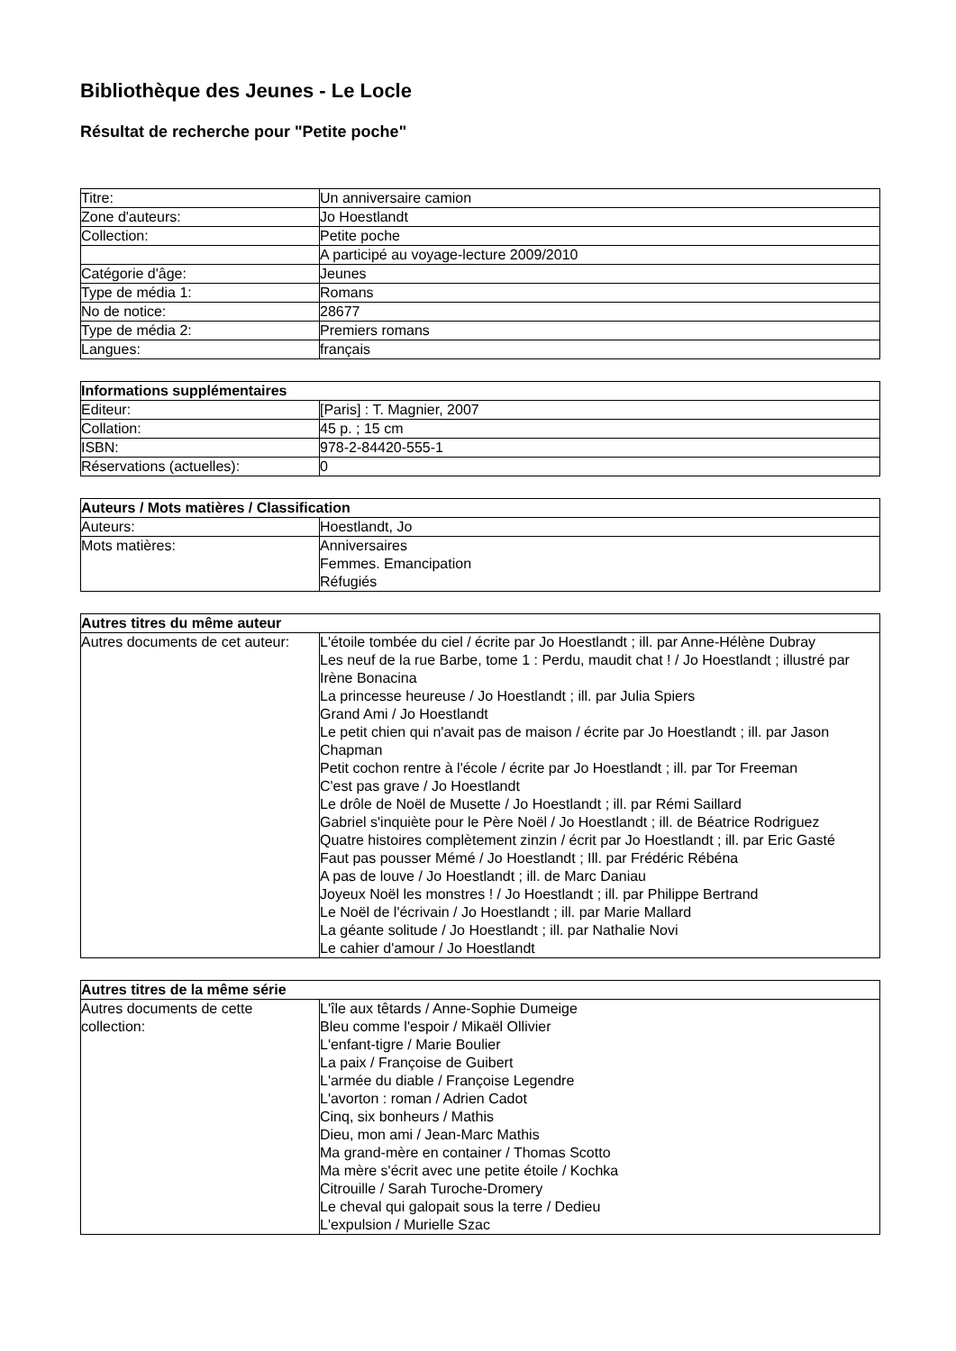Bibliothèque des Jeunes - Le Locle
Résultat de recherche pour "Petite poche"
| Titre: | Un anniversaire camion |
| Zone d'auteurs: | Jo Hoestlandt |
| Collection: | Petite poche |
| | A participé au voyage-lecture 2009/2010 |
| Catégorie d'âge: | Jeunes |
| Type de média 1: | Romans |
| No de notice: | 28677 |
| Type de média 2: | Premiers romans |
| Langues: | français |
| Informations supplémentaires | |
| --- | --- |
| Editeur: | [Paris] : T. Magnier, 2007 |
| Collation: | 45 p. ; 15 cm |
| ISBN: | 978-2-84420-555-1 |
| Réservations (actuelles): | 0 |
| Auteurs / Mots matières / Classification | |
| --- | --- |
| Auteurs: | Hoestlandt, Jo |
| Mots matières: | Anniversaires Femmes. Emancipation Réfugiés |
| Autres titres du même auteur | |
| --- | --- |
| Autres documents de cet auteur: | L'étoile tombée du ciel / écrite par Jo Hoestlandt ; ill. par Anne-Hélène Dubray Les neuf de la rue Barbe, tome 1 : Perdu, maudit chat ! / Jo Hoestlandt ; illustré par Irène Bonacina La princesse heureuse / Jo Hoestlandt ; ill. par Julia Spiers Grand Ami / Jo Hoestlandt Le petit chien qui n'avait pas de maison / écrite par Jo Hoestlandt ; ill. par Jason Chapman Petit cochon rentre à l'école / écrite par Jo Hoestlandt ; ill. par Tor Freeman C'est pas grave / Jo Hoestlandt Le drôle de Noël de Musette / Jo Hoestlandt ; ill. par Rémi Saillard Gabriel s'inquiète pour le Père Noël / Jo Hoestlandt ; ill. de Béatrice Rodriguez Quatre histoires complètement zinzin / écrit par Jo Hoestlandt ; ill. par Eric Gasté Faut pas pousser Mémé / Jo Hoestlandt ; Ill. par Frédéric Rébéna A pas de louve / Jo Hoestlandt ; ill. de Marc Daniau Joyeux Noël les monstres ! / Jo Hoestlandt ; ill. par Philippe Bertrand Le Noël de l'écrivain / Jo Hoestlandt ; ill. par Marie Mallard La géante solitude / Jo Hoestlandt ; ill. par Nathalie Novi Le cahier d'amour / Jo Hoestlandt |
| Autres titres de la même série | |
| --- | --- |
| Autres documents de cette collection: | L'île aux têtards / Anne-Sophie Dumeige Bleu comme l'espoir / Mikaël Ollivier L'enfant-tigre / Marie Boulier La paix / Françoise de Guibert L'armée du diable / Françoise Legendre L'avorton : roman / Adrien Cadot Cinq, six bonheurs / Mathis Dieu, mon ami / Jean-Marc Mathis Ma grand-mère en container / Thomas Scotto Ma mère s'écrit avec une petite étoile / Kochka Citrouille / Sarah Turoche-Dromery Le cheval qui galopait sous la terre / Dedieu L'expulsion / Murielle Szac |